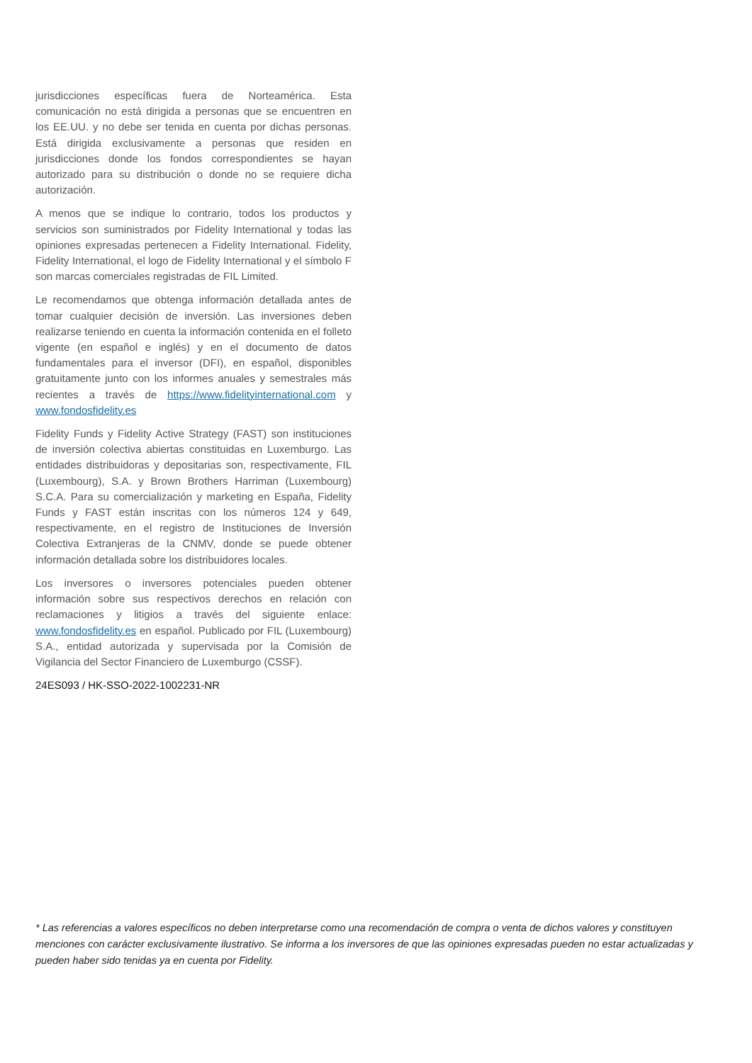jurisdicciones específicas fuera de Norteamérica. Esta comunicación no está dirigida a personas que se encuentren en los EE.UU. y no debe ser tenida en cuenta por dichas personas. Está dirigida exclusivamente a personas que residen en jurisdicciones donde los fondos correspondientes se hayan autorizado para su distribución o donde no se requiere dicha autorización.
A menos que se indique lo contrario, todos los productos y servicios son suministrados por Fidelity International y todas las opiniones expresadas pertenecen a Fidelity International. Fidelity, Fidelity International, el logo de Fidelity International y el símbolo F son marcas comerciales registradas de FIL Limited.
Le recomendamos que obtenga información detallada antes de tomar cualquier decisión de inversión. Las inversiones deben realizarse teniendo en cuenta la información contenida en el folleto vigente (en español e inglés) y en el documento de datos fundamentales para el inversor (DFI), en español, disponibles gratuitamente junto con los informes anuales y semestrales más recientes a través de https://www.fidelityinternational.com y www.fondosfidelity.es
Fidelity Funds y Fidelity Active Strategy (FAST) son instituciones de inversión colectiva abiertas constituidas en Luxemburgo. Las entidades distribuidoras y depositarias son, respectivamente, FIL (Luxembourg), S.A. y Brown Brothers Harriman (Luxembourg) S.C.A. Para su comercialización y marketing en España, Fidelity Funds y FAST están inscritas con los números 124 y 649, respectivamente, en el registro de Instituciones de Inversión Colectiva Extranjeras de la CNMV, donde se puede obtener información detallada sobre los distribuidores locales.
Los inversores o inversores potenciales pueden obtener información sobre sus respectivos derechos en relación con reclamaciones y litigios a través del siguiente enlace: www.fondosfidelity.es en español. Publicado por FIL (Luxembourg) S.A., entidad autorizada y supervisada por la Comisión de Vigilancia del Sector Financiero de Luxemburgo (CSSF).
24ES093 / HK-SSO-2022-1002231-NR
* Las referencias a valores específicos no deben interpretarse como una recomendación de compra o venta de dichos valores y constituyen menciones con carácter exclusivamente ilustrativo. Se informa a los inversores de que las opiniones expresadas pueden no estar actualizadas y pueden haber sido tenidas ya en cuenta por Fidelity.